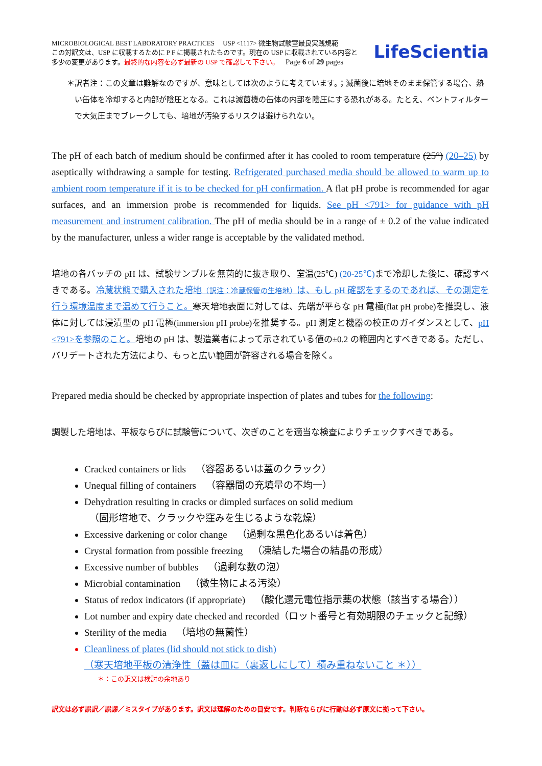MICROBIOLOGICAL BEST LABORATORY PRACTICES USP <1117> 微生物試験室最良実践規範
この対訳文は、USP に収載するために P F に掲載されたものです。現在の USP に収載されている内容と
多少の変更があります。最終的な内容を必ず最新の USP で確認して下さい。 Page 6 of 29 pages
LifeScientia
＊ 訳者注：この文章は難解なのですが、意味としては次のように考えています。；滅菌後に培地そのまま保管する場合、熱い缶体を冷却すると内部が陰圧となる。これは滅菌機の缶体の内部を陰圧にする恐れがある。たとえ、ベントフィルターで大気圧までブレークしても、培地が汚染するリスクは避けられない。
The pH of each batch of medium should be confirmed after it has cooled to room temperature (25°) (20–25) by aseptically withdrawing a sample for testing. Refrigerated purchased media should be allowed to warm up to ambient room temperature if it is to be checked for pH confirmation. A flat pH probe is recommended for agar surfaces, and an immersion probe is recommended for liquids. See pH <791> for guidance with pH measurement and instrument calibration. The pH of media should be in a range of ± 0.2 of the value indicated by the manufacturer, unless a wider range is acceptable by the validated method.
培地の各バッチの pH は、試験サンプルを無菌的に抜き取り、室温(25℃) (20-25℃) まで冷却した後に、確認すべきである。冷蔵状態で購入された培地（訳注：冷蔵保管の生培地）は、もし pH 確認をするのであれば、その測定を行う環境温度まで温めて行うこと。寒天培地表面に対しては、先端が平らな pH 電極(flat pH probe)を推奨し、液体に対しては浸漬型の pH 電極(immersion pH probe)を推奨する。pH 測定と機器の校正のガイダンスとして、pH <791>を参照のこと。培地の pH は、製造業者によって示されている値の±0.2 の範囲内とすべきである。ただし、バリデートされた方法により、もっと広い範囲が許容される場合を除く。
Prepared media should be checked by appropriate inspection of plates and tubes for the following:
調製した培地は、平板ならびに試験管について、次ぎのことを適当な検査によりチェックすべきである。
Cracked containers or lids （容器あるいは蓋のクラック）
Unequal filling of containers （容器間の充填量の不均一）
Dehydration resulting in cracks or dimpled surfaces on solid medium
（固形培地で、クラックや窪みを生じるような乾燥）
Excessive darkening or color change （過剰な黒色化あるいは着色）
Crystal formation from possible freezing （凍結した場合の結晶の形成）
Excessive number of bubbles （過剰な数の泡）
Microbial contamination （微生物による汚染）
Status of redox indicators (if appropriate) （酸化還元電位指示薬の状態（該当する場合））
Lot number and expiry date checked and recorded（ロット番号と有効期限のチェックと記録）
Sterility of the media （培地の無菌性）
Cleanliness of plates (lid should not stick to dish)
（寒天培地平板の清浄性（蓋は皿に（裏返しにして）積み重ねないこと ＊））
＊：この訳文は検討の余地あり
訳文は必ず誤訳／誤謬／ミスタイプがあります。訳文は理解のための目安です。判断ならびに行動は必ず原文に拠って下さい。